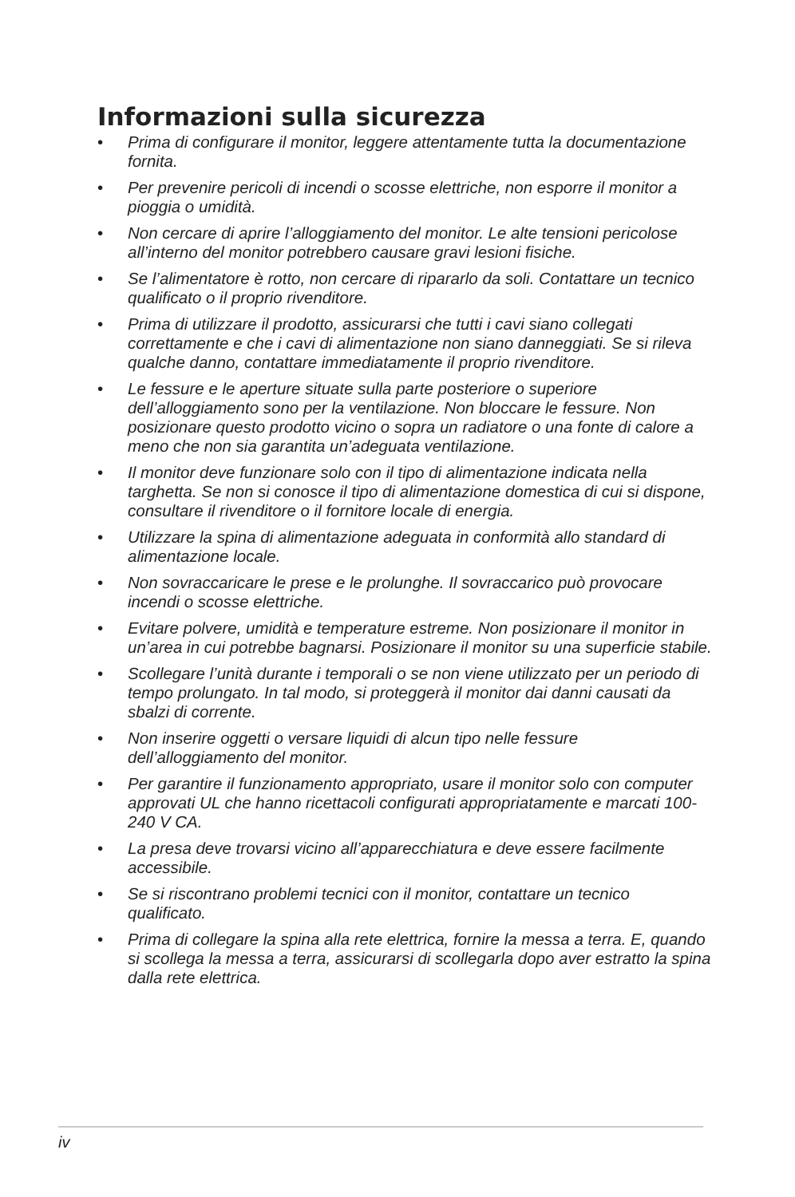Informazioni sulla sicurezza
• Prima di configurare il monitor, leggere attentamente tutta la documentazione fornita.
• Per prevenire pericoli di incendi o scosse elettriche, non esporre il monitor a pioggia o umidità.
• Non cercare di aprire l’alloggiamento del monitor. Le alte tensioni pericolose all’interno del monitor potrebbero causare gravi lesioni fisiche.
• Se l’alimentatore è rotto, non cercare di ripararlo da soli. Contattare un tecnico qualificato o il proprio rivenditore.
• Prima di utilizzare il prodotto, assicurarsi che tutti i cavi siano collegati correttamente e che i cavi di alimentazione non siano danneggiati. Se si rileva qualche danno, contattare immediatamente il proprio rivenditore.
• Le fessure e le aperture situate sulla parte posteriore o superiore dell’alloggiamento sono per la ventilazione. Non bloccare le fessure. Non posizionare questo prodotto vicino o sopra un radiatore o una fonte di calore a meno che non sia garantita un’adeguata ventilazione.
• Il monitor deve funzionare solo con il tipo di alimentazione indicata nella targhetta. Se non si conosce il tipo di alimentazione domestica di cui si dispone, consultare il rivenditore o il fornitore locale di energia.
• Utilizzare la spina di alimentazione adeguata in conformità allo standard di alimentazione locale.
• Non sovraccaricare le prese e le prolunghe. Il sovraccarico può provocare incendi o scosse elettriche.
• Evitare polvere, umidità e temperature estreme. Non posizionare il monitor in un’area in cui potrebbe bagnarsi. Posizionare il monitor su una superficie stabile.
• Scollegare l’unità durante i temporali o se non viene utilizzato per un periodo di tempo prolungato. In tal modo, si proteggerà il monitor dai danni causati da sbalzi di corrente.
• Non inserire oggetti o versare liquidi di alcun tipo nelle fessure dell’alloggiamento del monitor.
• Per garantire il funzionamento appropriato, usare il monitor solo con computer approvati UL che hanno ricettacoli configurati appropriatamente e marcati 100-240 V CA.
• La presa deve trovarsi vicino all’apparecchiatura e deve essere facilmente accessibile.
• Se si riscontrano problemi tecnici con il monitor, contattare un tecnico qualificato.
• Prima di collegare la spina alla rete elettrica, fornire la messa a terra. E, quando si scollega la messa a terra, assicurarsi di scollegarla dopo aver estratto la spina dalla rete elettrica.
iv